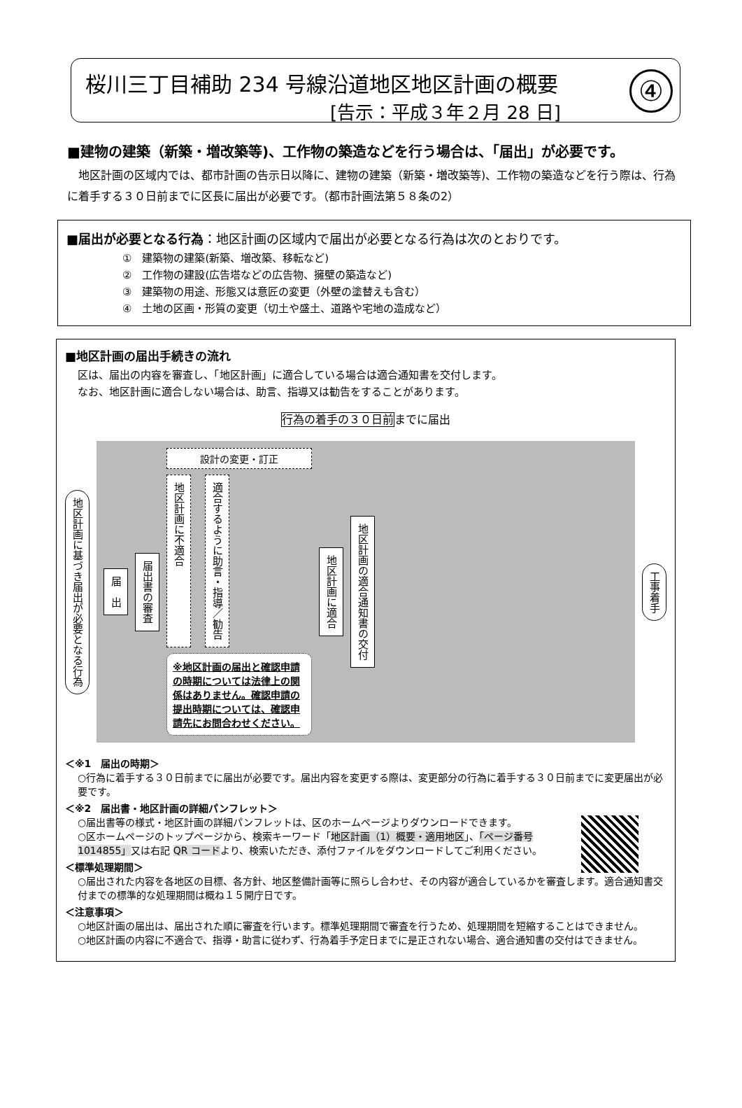桜川三丁目補助 234 号線沿道地区地区計画の概要
[告示：平成３年２月 28 日]
④
■建物の建築（新築・増改築等)、工作物の築造などを行う場合は、「届出」が必要です。
地区計画の区域内では、都市計画の告示日以降に、建物の建築（新築・増改築等)、工作物の築造などを行う際は、行為に着手する３０日前までに区長に届出が必要です。（都市計画法第５８条の2）
■届出が必要となる行為：地区計画の区域内で届出が必要となる行為は次のとおりです。
①　建築物の建築(新築、増改築、移転など)
②　工作物の建設(広告塔などの広告物、擁壁の築造など)
③　建築物の用途、形態又は意匠の変更（外壁の塗替えも含む）
④　土地の区画・形質の変更（切土や盛土、道路や宅地の造成など）
■地区計画の届出手続きの流れ
区は、届出の内容を審査し、「地区計画」に適合している場合は適合通知書を交付します。
なお、地区計画に適合しない場合は、助言、指導又は勧告をすることがあります。
行為の着手の３０日前までに届出
地区計画に基づき届出が必要となる行為
届　出
届出書の審査
設計の変更・訂正
地区計画に不適合
適合するように助言・指導／勧告
※地区計画の届出と確認申請の時期については法律上の関係はありません。確認申請の提出時期については、確認申請先にお問合わせください。
地区計画に適合
地区計画の適合通知書の交付
工事着手
＜※1　届出の時期＞
○行為に着手する３０日前までに届出が必要です。届出内容を変更する際は、変更部分の行為に着手する３０日前までに変更届出が必要です。
＜※2　届出書・地区計画の詳細パンフレット＞
○届出書等の様式・地区計画の詳細パンフレットは、区のホームページよりダウンロードできます。
○区ホームページのトップページから、検索キーワード「地区計画（1）概要・適用地区」、「ページ番号 1014855」又は右記 QR コードより、検索いただき、添付ファイルをダウンロードしてご利用ください。
＜標準処理期間＞
○届出された内容を各地区の目標、各方針、地区整備計画等に照らし合わせ、その内容が適合しているかを審査します。適合通知書交付までの標準的な処理期間は概ね１５開庁日です。
＜注意事項＞
○地区計画の届出は、届出された順に審査を行います。標準処理期間で審査を行うため、処理期間を短縮することはできません。
○地区計画の内容に不適合で、指導・助言に従わず、行為着手予定日までに是正されない場合、適合通知書の交付はできません。